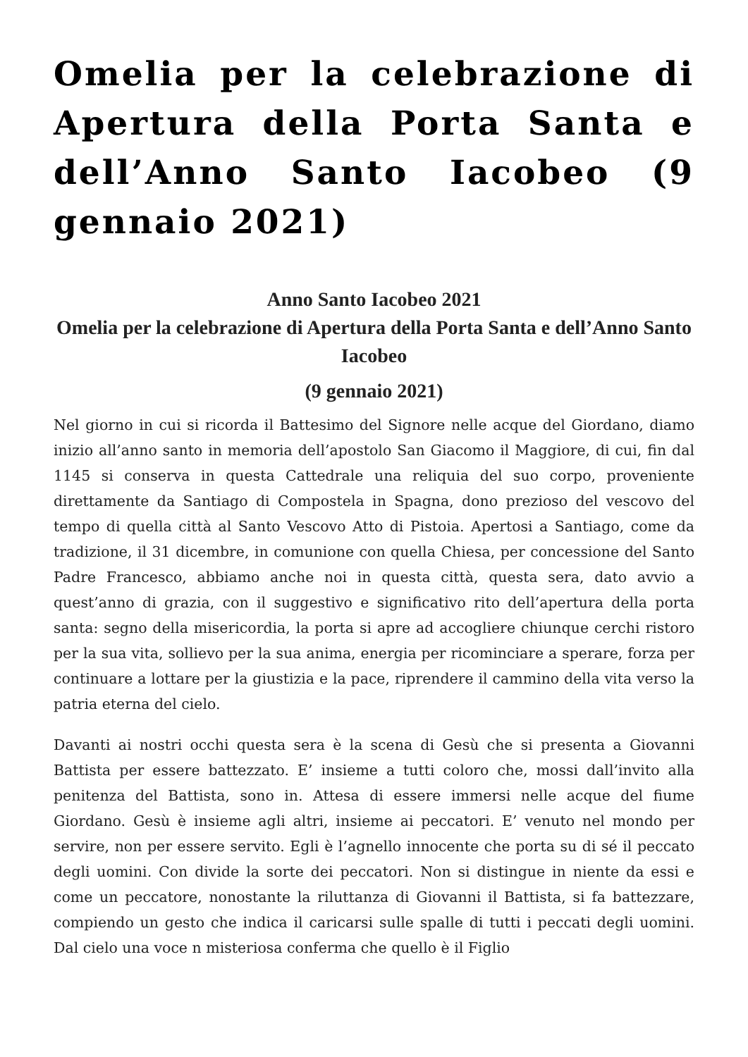Omelia per la celebrazione di Apertura della Porta Santa e dell’Anno Santo Iacobeo (9 gennaio 2021)
Anno Santo Iacobeo 2021
Omelia per la celebrazione di Apertura della Porta Santa e dell’Anno Santo Iacobeo
(9 gennaio 2021)
Nel giorno in cui si ricorda il Battesimo del Signore nelle acque del Giordano, diamo inizio all’anno santo in memoria dell’apostolo San Giacomo il Maggiore, di cui, fin dal 1145 si conserva in questa Cattedrale una reliquia del suo corpo, proveniente direttamente da Santiago di Compostela in Spagna, dono prezioso del vescovo del tempo di quella città al Santo Vescovo Atto di Pistoia. Apertosi a Santiago, come da tradizione, il 31 dicembre, in comunione con quella Chiesa, per concessione del Santo Padre Francesco, abbiamo anche noi in questa città, questa sera, dato avvio a quest’anno di grazia, con il suggestivo e significativo rito dell’apertura della porta santa: segno della misericordia, la porta si apre ad accogliere chiunque cerchi ristoro per la sua vita, sollievo per la sua anima, energia per ricominciare a sperare, forza per continuare a lottare per la giustizia e la pace, riprendere il cammino della vita verso la patria eterna del cielo.
Davanti ai nostri occhi questa sera è la scena di Gesù che si presenta a Giovanni Battista per essere battezzato. E’ insieme a tutti coloro che, mossi dall’invito alla penitenza del Battista, sono in. Attesa di essere immersi nelle acque del fiume Giordano. Gesù è insieme agli altri, insieme ai peccatori. E’ venuto nel mondo per servire, non per essere servito. Egli è l’agnello innocente che porta su di sé il peccato degli uomini. Con divide la sorte dei peccatori. Non si distingue in niente da essi e come un peccatore, nonostante la riluttanza di Giovanni il Battista, si fa battezzare, compiendo un gesto che indica il caricarsi sulle spalle di tutti i peccati degli uomini. Dal cielo una voce n misteriosa conferma che quello è il Figlio